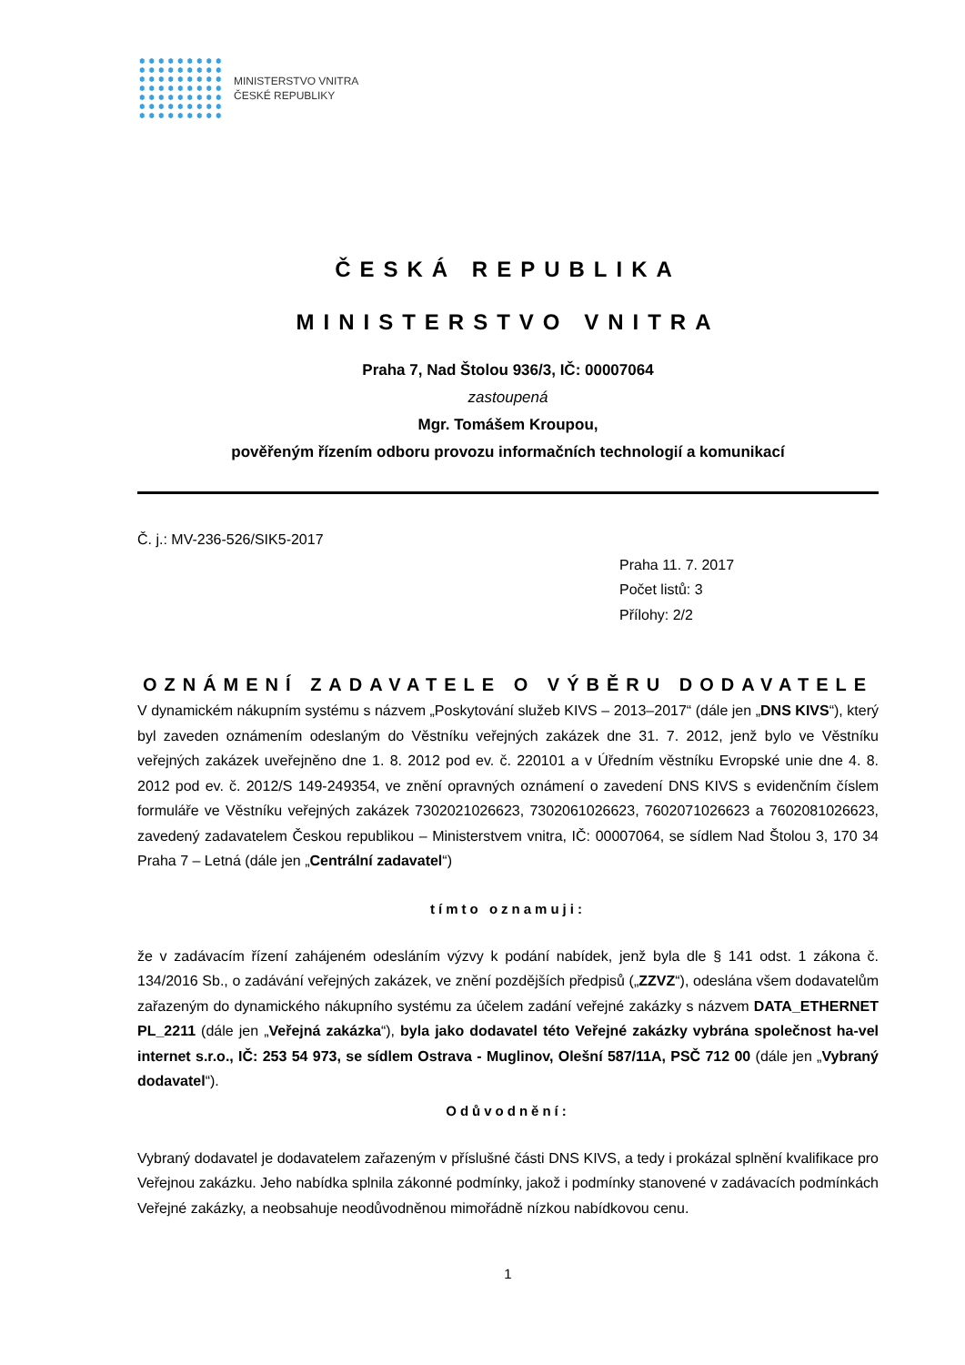MINISTERSTVO VNITRA
ČESKÉ REPUBLIKY
ČESKÁ REPUBLIKA
MINISTERSTVO VNITRA
Praha 7, Nad Štolou 936/3, IČ: 00007064
zastoupená
Mgr. Tomášem Kroupou,
pověřeným řízením odboru provozu informačních technologií a komunikací
Č. j.: MV-236-526/SIK5-2017
Praha 11. 7. 2017
Počet listů: 3
Přílohy: 2/2
OZNÁMENÍ ZADAVATELE O VÝBĚRU DODAVATELE
V dynamickém nákupním systému s názvem „Poskytování služeb KIVS – 2013–2017“ (dále jen „DNS KIVS“), který byl zaveden oznámením odeslaným do Věstníku veřejných zakázek dne 31. 7. 2012, jenž bylo ve Věstníku veřejných zakázek uveřejněno dne 1. 8. 2012 pod ev. č. 220101 a v Úředním věstníku Evropské unie dne 4. 8. 2012 pod ev. č. 2012/S 149-249354, ve znění opravných oznámení o zavedení DNS KIVS s evidenčním číslem formuláře ve Věstníku veřejných zakázek 7302021026623, 7302061026623, 7602071026623 a 7602081026623, zavedený zadavatelem Českou republikou – Ministerstvem vnitra, IČ: 00007064, se sídlem Nad Štolou 3, 170 34 Praha 7 – Letná (dále jen „Centrální zadavatel“)
tímto oznamuji:
že v zadávacím řízení zahájeném odesláním výzvy k podání nabídek, jenž byla dle § 141 odst. 1 zákona č. 134/2016 Sb., o zadávání veřejných zakázek, ve znění pozdějších předpisů („ZZVZ“), odeslána všem dodavatelům zařazeným do dynamického nákupního systému za účelem zadání veřejné zakázky s názvem DATA_ETHERNET PL_2211 (dále jen „Veřejná zakázka“), byla jako dodavatel této Veřejné zakázky vybrána společnost ha-vel internet s.r.o., IČ: 253 54 973, se sídlem Ostrava - Muglinov, Olešní 587/11A, PSČ 712 00 (dále jen „Vybraný dodavatel“).
Odůvodnění:
Vybraný dodavatel je dodavatelem zařazeným v příslušné části DNS KIVS, a tedy i prokázal splnění kvalifikace pro Veřejnou zakázku. Jeho nabídka splnila zákonné podmínky, jakož i podmínky stanovené v zadávacích podmínkách Veřejné zakázky, a neobsahuje neodůvodněnou mimořádně nízkou nabídkovou cenu.
1